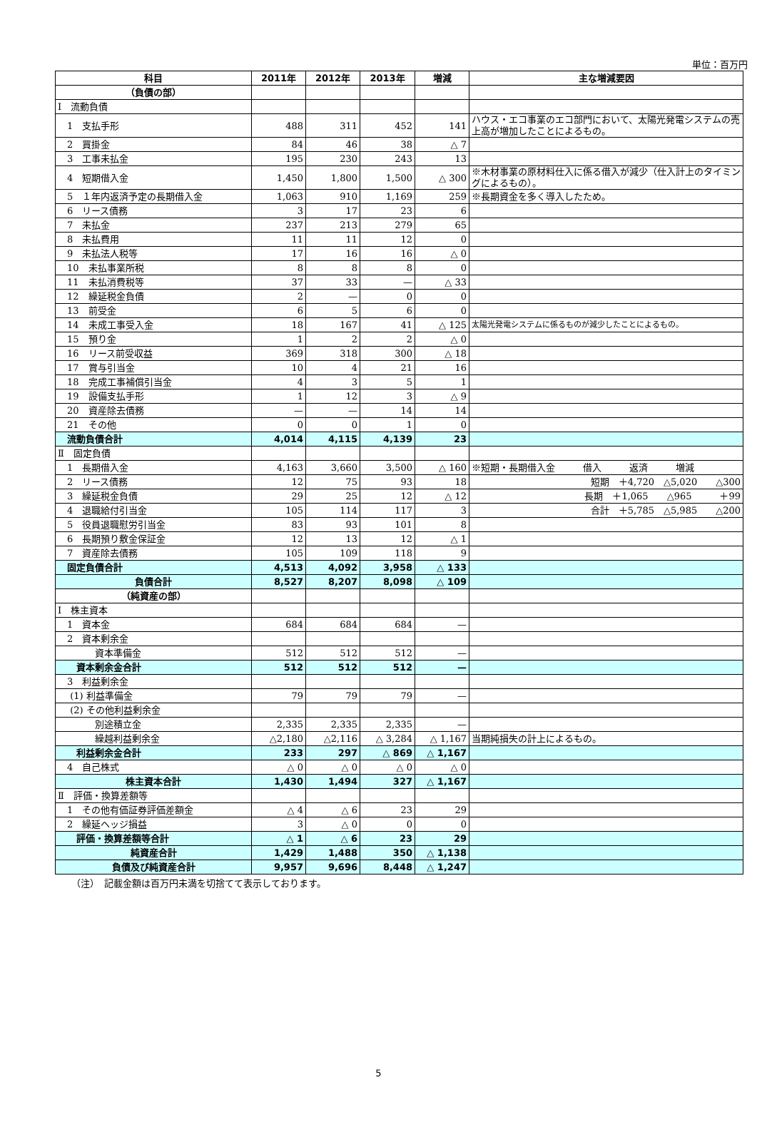単位：百万円
| 科目 | 2011年 | 2012年 | 2013年 | 増減 | 主な増減要因 |
| --- | --- | --- | --- | --- | --- |
| （負債の部） | | | | | |
| Ⅰ 流動負債 | | | | | |
| 1 支払手形 | 488 | 311 | 452 | 141 | ハウス・エコ事業のエコ部門において、太陽光発電システムの売上高が増加したことによるもの。 |
| 2 買掛金 | 84 | 46 | 38 | △ 7 | |
| 3 工事未払金 | 195 | 230 | 243 | 13 | |
| 4 短期借入金 | 1,450 | 1,800 | 1,500 | △ 300 | ※木材事業の原材料仕入に係る借入が減少（仕入計上のタイミングによるもの）。 |
| 5 １年内返済予定の長期借入金 | 1,063 | 910 | 1,169 | 259 | ※長期資金を多く導入したため。 |
| 6 リース債務 | 3 | 17 | 23 | 6 | |
| 7 未払金 | 237 | 213 | 279 | 65 | |
| 8 未払費用 | 11 | 11 | 12 | 0 | |
| 9 未払法人税等 | 17 | 16 | 16 | △ 0 | |
| 10 未払事業所税 | 8 | 8 | 8 | 0 | |
| 11 未払消費税等 | 37 | 33 | — | △ 33 | |
| 12 繰延税金負債 | 2 | — | 0 | 0 | |
| 13 前受金 | 6 | 5 | 6 | 0 | |
| 14 未成工事受入金 | 18 | 167 | 41 | △ 125 | 太陽光発電システムに係るものが減少したことによるもの。 |
| 15 預り金 | 1 | 2 | 2 | △ 0 | |
| 16 リース前受収益 | 369 | 318 | 300 | △ 18 | |
| 17 賞与引当金 | 10 | 4 | 21 | 16 | |
| 18 完成工事補償引当金 | 4 | 3 | 5 | 1 | |
| 19 設備支払手形 | 1 | 12 | 3 | △ 9 | |
| 20 資産除去債務 | — | — | 14 | 14 | |
| 21 その他 | 0 | 0 | 1 | 0 | |
| 流動負債合計 | 4,014 | 4,115 | 4,139 | 23 | |
| Ⅱ 固定負債 | | | | | |
| 1 長期借入金 | 4,163 | 3,660 | 3,500 | △ 160 | ※短期・長期借入金 借入 返済 増減 |
| 2 リース債務 | 12 | 75 | 93 | 18 | 短期 ＋4,720 △5,020 △300 |
| 3 繰延税金負債 | 29 | 25 | 12 | △ 12 | 長期 ＋1,065 △965 ＋99 |
| 4 退職給付引当金 | 105 | 114 | 117 | 3 | 合計 ＋5,785 △5,985 △200 |
| 5 役員退職慰労引当金 | 83 | 93 | 101 | 8 | |
| 6 長期預り敷金保証金 | 12 | 13 | 12 | △ 1 | |
| 7 資産除去債務 | 105 | 109 | 118 | 9 | |
| 固定負債合計 | 4,513 | 4,092 | 3,958 | △ 133 | |
| 負債合計 | 8,527 | 8,207 | 8,098 | △ 109 | |
| （純資産の部） | | | | | |
| Ⅰ 株主資本 | | | | | |
| 1 資本金 | 684 | 684 | 684 | — | |
| 2 資本剰余金 | | | | | |
| 資本準備金 | 512 | 512 | 512 | — | |
| 資本剰余金合計 | 512 | 512 | 512 | — | |
| 3 利益剰余金 | | | | | |
| (1) 利益準備金 | 79 | 79 | 79 | — | |
| (2) その他利益剰余金 | | | | | |
| 別途積立金 | 2,335 | 2,335 | 2,335 | — | |
| 繰越利益剰余金 | △2,180 | △2,116 | △ 3,284 | △ 1,167 | 当期純損失の計上によるもの。 |
| 利益剰余金合計 | 233 | 297 | △ 869 | △ 1,167 | |
| 4 自己株式 | △ 0 | △ 0 | △ 0 | △ 0 | |
| 株主資本合計 | 1,430 | 1,494 | 327 | △ 1,167 | |
| Ⅱ 評価・換算差額等 | | | | | |
| 1 その他有価証券評価差額金 | △ 4 | △ 6 | 23 | 29 | |
| 2 繰延ヘッジ損益 | 3 | △ 0 | 0 | 0 | |
| 評価・換算差額等合計 | △ 1 | △ 6 | 23 | 29 | |
| 純資産合計 | 1,429 | 1,488 | 350 | △ 1,138 | |
| 負債及び純資産合計 | 9,957 | 9,696 | 8,448 | △ 1,247 | |
（注）　記載金額は百万円未満を切捨てて表示しております。
5